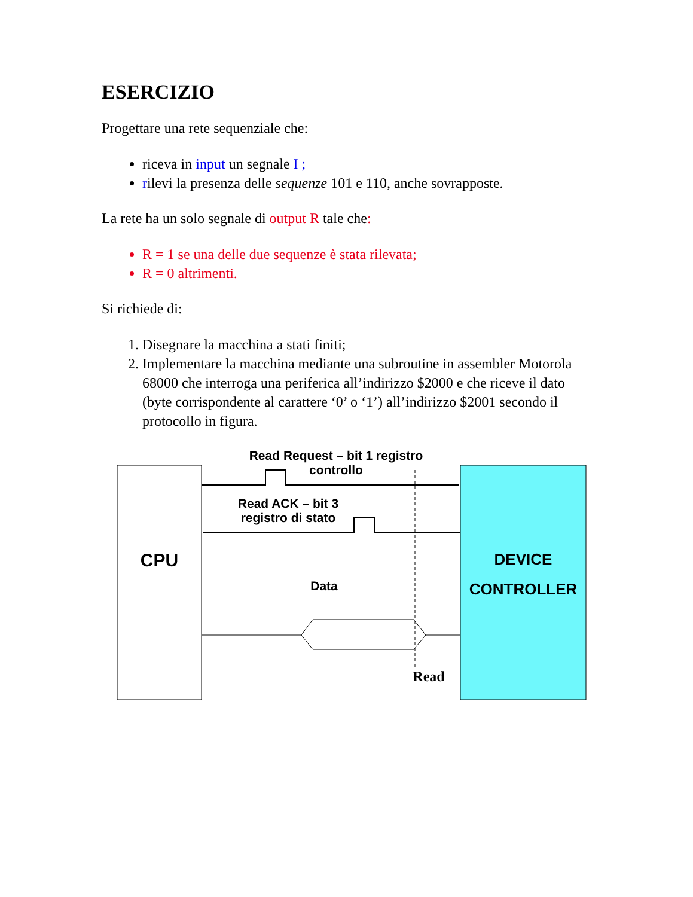ESERCIZIO
Progettare una rete sequenziale che:
riceva in input un segnale I ;
rilevi la presenza delle sequenze 101 e 110, anche sovrapposte.
La rete ha un solo segnale di output R tale che:
R = 1 se una delle due sequenze è stata rilevata;
R = 0 altrimenti.
Si richiede di:
1. Disegnare la macchina a stati finiti;
2. Implementare la macchina mediante una subroutine in assembler Motorola 68000 che interroga una periferica all’indirizzo $2000 e che riceve il dato (byte corrispondente al carattere ‘0’ o ‘1’) all’indirizzo $2001 secondo il protocollo in figura.
Read Request – bit 1 registro controllo
Read ACK – bit 3 registro di stato
CPU
DEVICE CONTROLLER
Data
Read